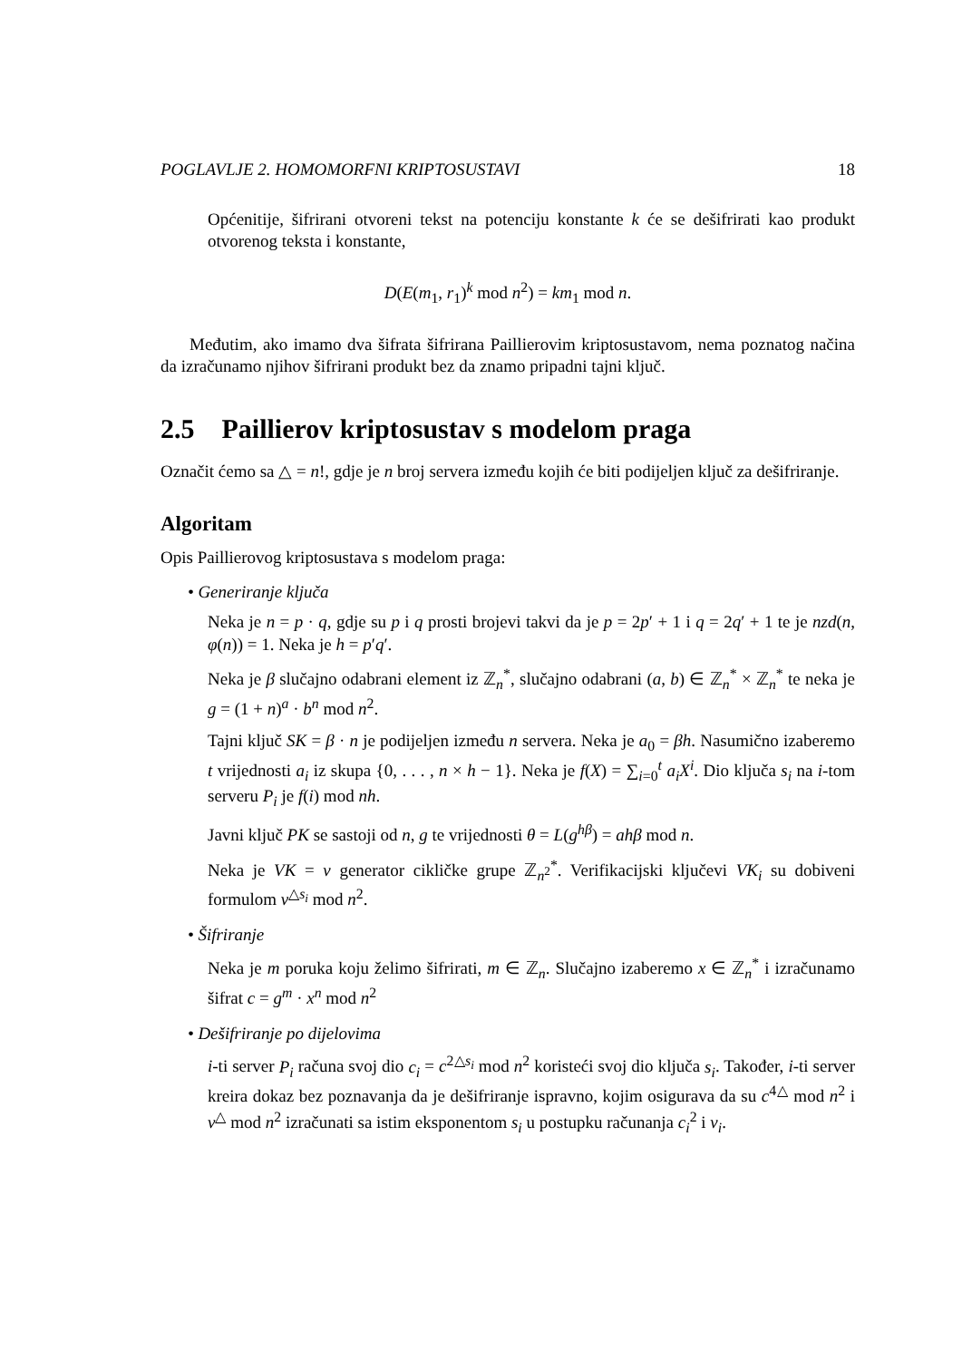POGLAVLJE 2. HOMOMORFNI KRIPTOSUSTAVI 18
Općenitije, šifrirani otvoreni tekst na potenciju konstante k će se dešifrirati kao produkt otvorenog teksta i konstante,
D(E(m<sub>1</sub>, r<sub>1</sub>)<sup>k</sup> mod n<sup>2</sup>) = km<sub>1</sub> mod n.
Međutim, ako imamo dva šifrata šifrirana Paillierovim kriptosustavom, nema poznatog načina da izračunamo njihov šifrirani produkt bez da znamo pripadni tajni ključ.
2.5 Paillierov kriptosustav s modelom praga
Označit ćemo sa △ = n!, gdje je n broj servera između kojih će biti podijeljen ključ za dešifriranje.
Algoritam
Opis Paillierovog kriptosustava s modelom praga:
• Generiranje ključa
Neka je n = p · q, gdje su p i q prosti brojevi takvi da je p = 2p′ + 1 i q = 2q′ + 1 te je nzd(n, φ(n)) = 1. Neka je h = p′q′.
Neka je β slučajno odabrani element iz ℤ<sub>n</sub><sup>*</sup>, slučajno odabrani (a, b) ∈ ℤ<sub>n</sub><sup>*</sup> × ℤ<sub>n</sub><sup>*</sup> te neka je g = (1 + n)<sup>a</sup> · b<sup>n</sup> mod n<sup>2</sup>.
Tajni ključ SK = β · n je podijeljen između n servera. Neka je a<sub>0</sub> = βh. Nasumično izaberemo t vrijednosti a<sub>i</sub> iz skupa {0, . . . , n × h − 1}. Neka je f(X) = ∑<sub>i=0</sub><sup>t</sup> a<sub>i</sub>X<sup>i</sup>. Dio ključa s<sub>i</sub> na i-tom serveru P<sub>i</sub> je f(i) mod nh.
Javni ključ PK se sastoji od n, g te vrijednosti θ = L(g<sup>hβ</sup>) = ahβ mod n.
Neka je VK = v generator cikličke grupe ℤ<sub>n<sup>2</sup></sub><sup>*</sup>. Verifikacijski ključevi VK<sub>i</sub> su dobiveni formulom v<sup>△s<sub>i</sub></sup> mod n<sup>2</sup>.
• Šifriranje
Neka je m poruka koju želimo šifrirati, m ∈ ℤ<sub>n</sub>. Slučajno izaberemo x ∈ ℤ<sub>n</sub><sup>*</sup> i izračunamo šifrat c = g<sup>m</sup> · x<sup>n</sup> mod n<sup>2</sup>
• Dešifriranje po dijelovima
i-ti server P<sub>i</sub> računa svoj dio c<sub>i</sub> = c<sup>2△s<sub>i</sub></sup> mod n<sup>2</sup> koristeći svoj dio ključa s<sub>i</sub>. Također, i-ti server kreira dokaz bez poznavanja da je dešifriranje ispravno, kojim osigurava da su c<sup>4△</sup> mod n<sup>2</sup> i v<sup>△</sup> mod n<sup>2</sup> izračunati sa istim eksponentom s<sub>i</sub> u postupku računanja c<sub>i</sub><sup>2</sup> i v<sub>i</sub>.